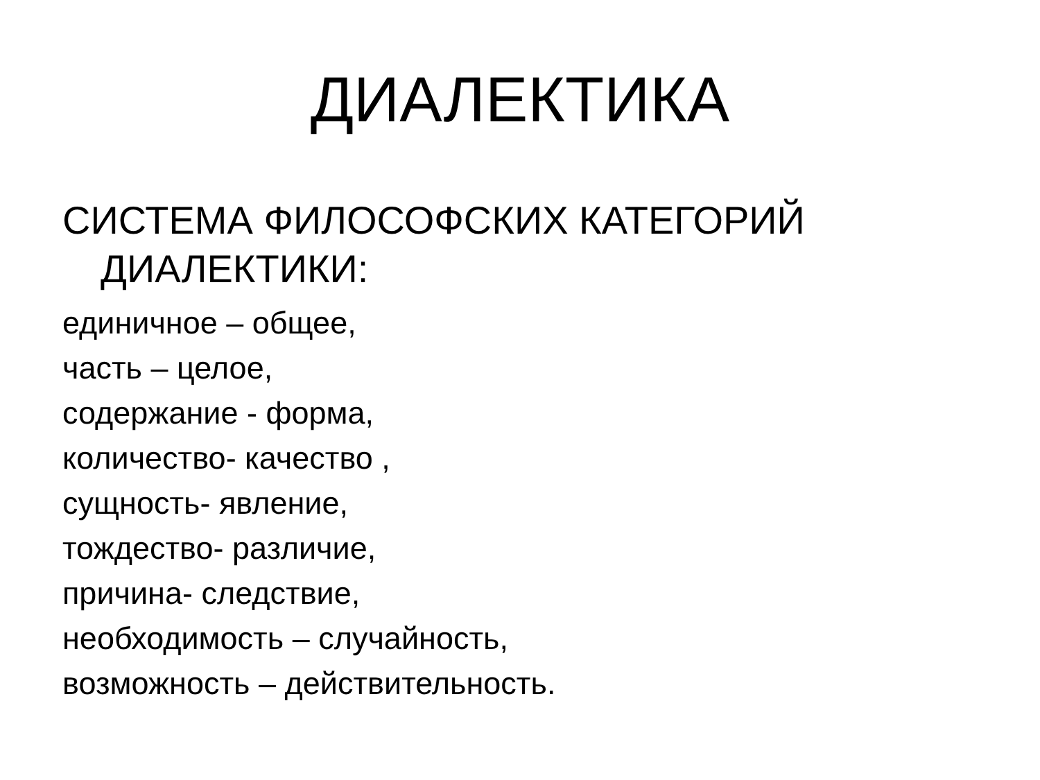ДИАЛЕКТИКА
СИСТЕМА ФИЛОСОФСКИХ КАТЕГОРИЙ ДИАЛЕКТИКИ:
единичное – общее,
часть – целое,
содержание - форма,
количество- качество ,
сущность- явление,
тождество- различие,
причина- следствие,
необходимость – случайность,
возможность – действительность.